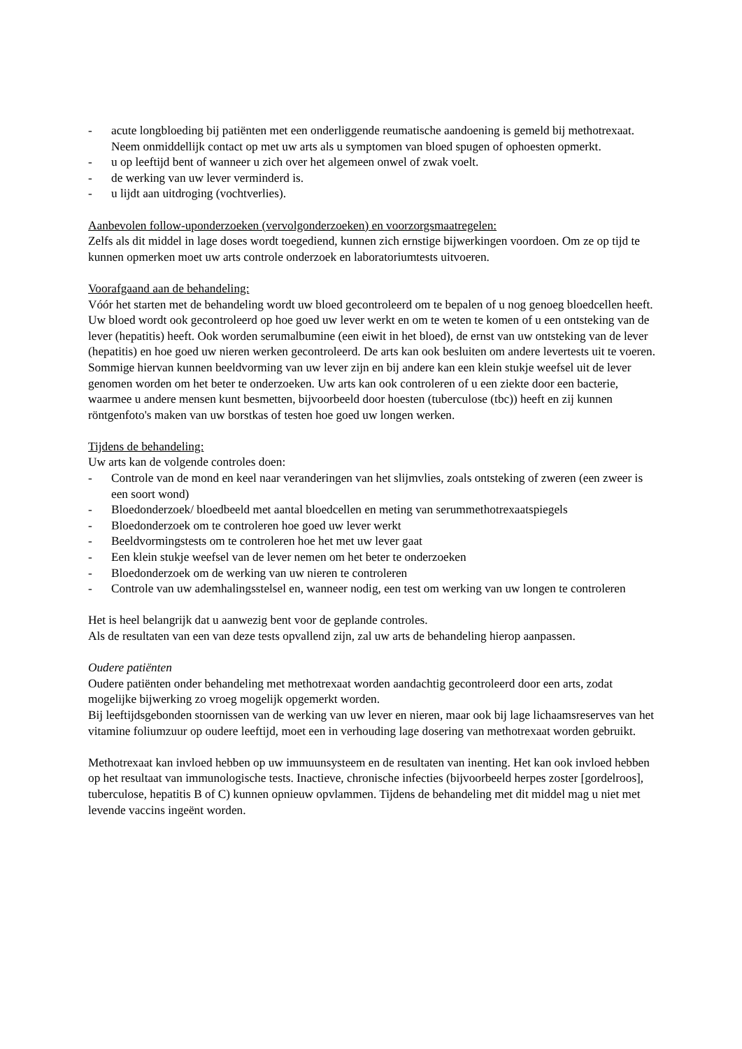- acute longbloeding bij patiënten met een onderliggende reumatische aandoening is gemeld bij methotrexaat. Neem onmiddellijk contact op met uw arts als u symptomen van bloed spugen of ophoesten opmerkt.
- u op leeftijd bent of wanneer u zich over het algemeen onwel of zwak voelt.
- de werking van uw lever verminderd is.
- u lijdt aan uitdroging (vochtverlies).
Aanbevolen follow-uponderzoeken (vervolgonderzoeken) en voorzorgsmaatregelen:
Zelfs als dit middel in lage doses wordt toegediend, kunnen zich ernstige bijwerkingen voordoen. Om ze op tijd te kunnen opmerken moet uw arts controle onderzoek en laboratoriumtests uitvoeren.
Voorafgaand aan de behandeling:
Vóór het starten met de behandeling wordt uw bloed gecontroleerd om te bepalen of u nog genoeg bloedcellen heeft. Uw bloed wordt ook gecontroleerd op hoe goed uw lever werkt en om te weten te komen of u een ontsteking van de lever (hepatitis) heeft. Ook worden serumalbumine (een eiwit in het bloed), de ernst van uw ontsteking van de lever (hepatitis) en hoe goed uw nieren werken gecontroleerd. De arts kan ook besluiten om andere levertests uit te voeren. Sommige hiervan kunnen beeldvorming van uw lever zijn en bij andere kan een klein stukje weefsel uit de lever genomen worden om het beter te onderzoeken. Uw arts kan ook controleren of u een ziekte door een bacterie, waarmee u andere mensen kunt besmetten, bijvoorbeeld door hoesten (tuberculose (tbc)) heeft en zij kunnen röntgenfoto's maken van uw borstkas of testen hoe goed uw longen werken.
Tijdens de behandeling:
Uw arts kan de volgende controles doen:
- Controle van de mond en keel naar veranderingen van het slijmvlies, zoals ontsteking of zweren (een zweer is een soort wond)
- Bloedonderzoek/ bloedbeeld met aantal bloedcellen en meting van serummethotrexaatspiegels
- Bloedonderzoek om te controleren hoe goed uw lever werkt
- Beeldvormingstests om te controleren hoe het met uw lever gaat
- Een klein stukje weefsel van de lever nemen om het beter te onderzoeken
- Bloedonderzoek om de werking van uw nieren te controleren
- Controle van uw ademhalingsstelsel en, wanneer nodig, een test om werking van uw longen te controleren
Het is heel belangrijk dat u aanwezig bent voor de geplande controles.
Als de resultaten van een van deze tests opvallend zijn, zal uw arts de behandeling hierop aanpassen.
Oudere patiënten
Oudere patiënten onder behandeling met methotrexaat worden aandachtig gecontroleerd door een arts, zodat mogelijke bijwerking zo vroeg mogelijk opgemerkt worden.
Bij leeftijdsgebonden stoornissen van de werking van uw lever en nieren, maar ook bij lage lichaamsreserves van het vitamine foliumzuur op oudere leeftijd, moet een in verhouding lage dosering van methotrexaat worden gebruikt.
Methotrexaat kan invloed hebben op uw immuunsysteem en de resultaten van inenting. Het kan ook invloed hebben op het resultaat van immunologische tests. Inactieve, chronische infecties (bijvoorbeeld herpes zoster [gordelroos], tuberculose, hepatitis B of C) kunnen opnieuw opvlammen. Tijdens de behandeling met dit middel mag u niet met levende vaccins ingeënt worden.